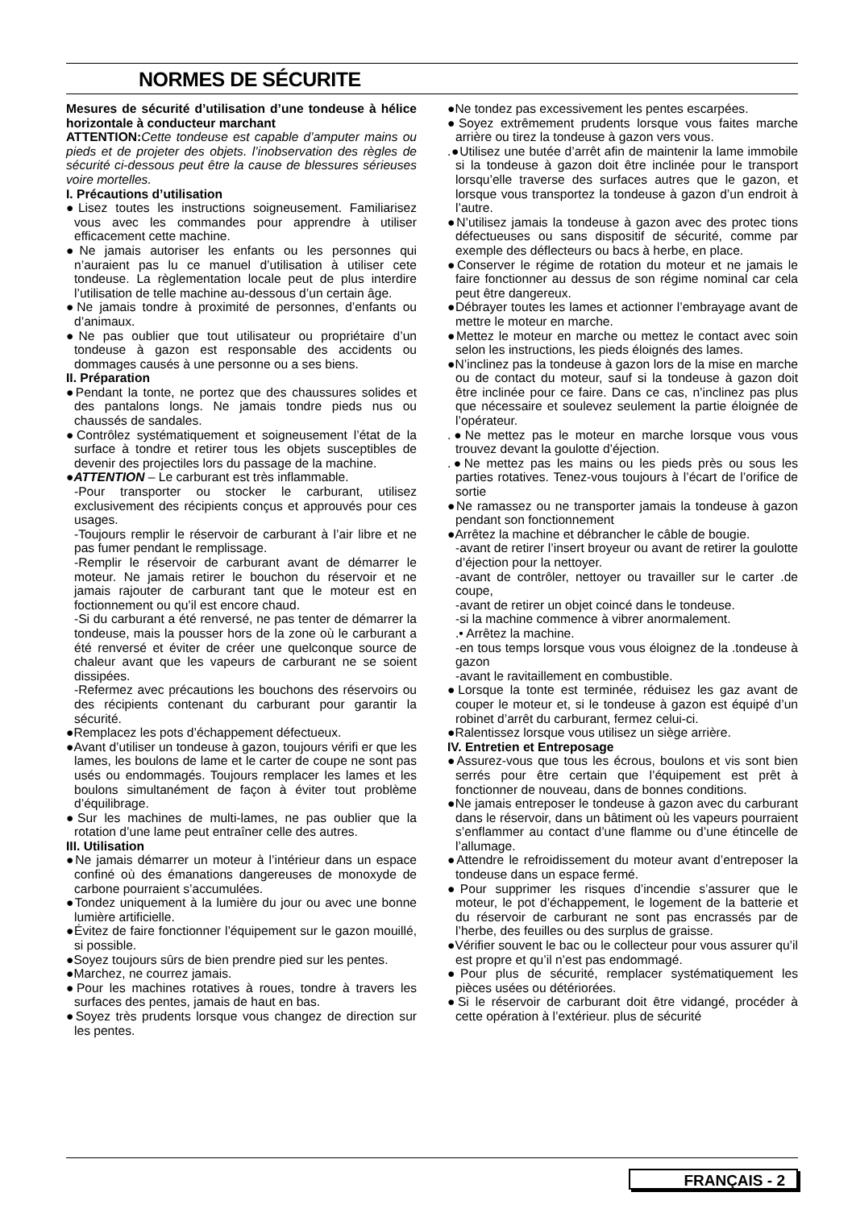NORMES DE SÉCURITE
Mesures de sécurité d’utilisation d’une tondeuse à hélice horizontale à conducteur marchant
ATTENTION: Cette tondeuse est capable d’amputer mains ou pieds et de projeter des objets. l’inobservation des règles de sécurité ci-dessous peut être la cause de blessures sérieuses voire mortelles.
I. Précautions d’utilisation
●Lisez toutes les instructions soigneusement. Familiarisez vous avec les commandes pour apprendre à utiliser efficacement cette machine.
●Ne jamais autoriser les enfants ou les personnes qui n’auraient pas lu ce manuel d’utilisation à utiliser cete tondeuse. La règlementation locale peut de plus interdire l’utilisation de telle machine au-dessous d’un certain âge.
●Ne jamais tondre à proximité de personnes, d’enfants ou d’animaux.
●Ne pas oublier que tout utilisateur ou propriétaire d’un tondeuse à gazon est responsable des accidents ou dommages causés à une personne ou a ses biens.
II. Préparation
●Pendant la tonte, ne portez que des chaussures solides et des pantalons longs. Ne jamais tondre pieds nus ou chaussés de sandales.
●Contrôlez systématiquement et soigneusement l’état de la surface à tondre et retirer tous les objets susceptibles de devenir des projectiles lors du passage de la machine.
●ATTENTION – Le carburant est très inflammable.
-Pour transporter ou stocker le carburant, utilisez exclusivement des récipients conçus et approuvés pour ces usages.
-Toujours remplir le réservoir de carburant à l’air libre et ne pas fumer pendant le remplissage.
-Remplir le réservoir de carburant avant de démarrer le moteur. Ne jamais retirer le bouchon du réservoir et ne jamais rajouter de carburant tant que le moteur est en foctionnement ou qu’il est encore chaud.
-Si du carburant a été renversé, ne pas tenter de démarrer la tondeuse, mais la pousser hors de la zone où le carburant a été renversé et éviter de créer une quelconque source de chaleur avant que les vapeurs de carburant ne se soient dissipées.
-Refermez avec précautions les bouchons des réservoirs ou des récipients contenant du carburant pour garantir la sécurité.
●Remplacez les pots d’échappement défectueux.
●Avant d’utiliser un tondeuse à gazon, toujours vérifi er que les lames, les boulons de lame et le carter de coupe ne sont pas usés ou endommagés. Toujours remplacer les lames et les boulons simultanément de façon à éviter tout problème d’équilibrage.
●Sur les machines de multi-lames, ne pas oublier que la rotation d’une lame peut entraîner celle des autres.
III. Utilisation
●Ne jamais démarrer un moteur à l’intérieur dans un espace confiné où des émanations dangereuses de monoxyde de carbone pourraient s’accumulées.
●Tondez uniquement à la lumière du jour ou avec une bonne lumière artificielle.
●Évitez de faire fonctionner l’équipement sur le gazon mouillé, si possible.
●Soyez toujours sûrs de bien prendre pied sur les pentes.
●Marchez, ne courrez jamais.
●Pour les machines rotatives à roues, tondre à travers les surfaces des pentes, jamais de haut en bas.
●Soyez très prudents lorsque vous changez de direction sur les pentes.
●Ne tondez pas excessivement les pentes escarpées.
●Soyez extrêmement prudents lorsque vous faites marche arrière ou tirez la tondeuse à gazon vers vous.
.●Utilisez une butée d’arrêt afin de maintenir la lame immobile si la tondeuse à gazon doit être inclinée pour le transport lorsqu’elle traverse des surfaces autres que le gazon, et lorsque vous transportez la tondeuse à gazon d’un endroit à l’autre.
●N’utilisez jamais la tondeuse à gazon avec des protec tions défectueuses ou sans dispositif de sécurité, comme par exemple des déflecteurs ou bacs à herbe, en place.
●Conserver le régime de rotation du moteur et ne jamais le faire fonctionner au dessus de son régime nominal car cela peut être dangereux.
●Débrayer toutes les lames et actionner l’embrayage avant de mettre le moteur en marche.
●Mettez le moteur en marche ou mettez le contact avec soin selon les instructions, les pieds éloignés des lames.
●N’inclinez pas la tondeuse à gazon lors de la mise en marche ou de contact du moteur, sauf si la tondeuse à gazon doit être inclinée pour ce faire. Dans ce cas, n’inclinez pas plus que nécessaire et soulevez seulement la partie éloignée de l’opérateur.
.●Ne mettez pas le moteur en marche lorsque vous vous trouvez devant la goulotte d’éjection.
.●Ne mettez pas les mains ou les pieds près ou sous les parties rotatives. Tenez-vous toujours à l’écart de l’orifice de sortie
●Ne ramassez ou ne transporter jamais la tondeuse à gazon pendant son fonctionnement
●Arrêtez la machine et débrancher le câble de bougie.
-avant de retirer l’insert broyeur ou avant de retirer la goulotte d’éjection pour la nettoyer.
-avant de contrôler, nettoyer ou travailler sur le carter .de coupe,
-avant de retirer un objet coincé dans le tondeuse.
-si la machine commence à vibrer anormalement.
.• Arrêtez la machine.
-en tous temps lorsque vous vous éloignez de la .tondeuse à gazon
-avant le ravitaillement en combustible.
●Lorsque la tonte est terminée, réduisez les gaz avant de couper le moteur et, si le tondeuse à gazon est équipé d’un robinet d’arrêt du carburant, fermez celui-ci.
●Ralentissez lorsque vous utilisez un siège arrière.
IV. Entretien et Entreposage
●Assurez-vous que tous les écrous, boulons et vis sont bien serrés pour être certain que l’équipement est prêt à fonctionner de nouveau, dans de bonnes conditions.
●Ne jamais entreposer le tondeuse à gazon avec du carburant dans le réservoir, dans un bâtiment où les vapeurs pourraient s’enflammer au contact d’une flamme ou d’une étincelle de l’allumage.
●Attendre le refroidissement du moteur avant d’entreposer la tondeuse dans un espace fermé.
●Pour supprimer les risques d’incendie s’assurer que le moteur, le pot d’échappement, le logement de la batterie et du réservoir de carburant ne sont pas encrassés par de l’herbe, des feuilles ou des surplus de graisse.
●Vérifier souvent le bac ou le collecteur pour vous assurer qu’il est propre et qu’il n’est pas endommagé.
●Pour plus de sécurité, remplacer systématiquement les pièces usées ou détériorées.
●Si le réservoir de carburant doit être vidangé, procéder à cette opération à l’extérieur. plus de sécurité
FRANÇAIS - 2